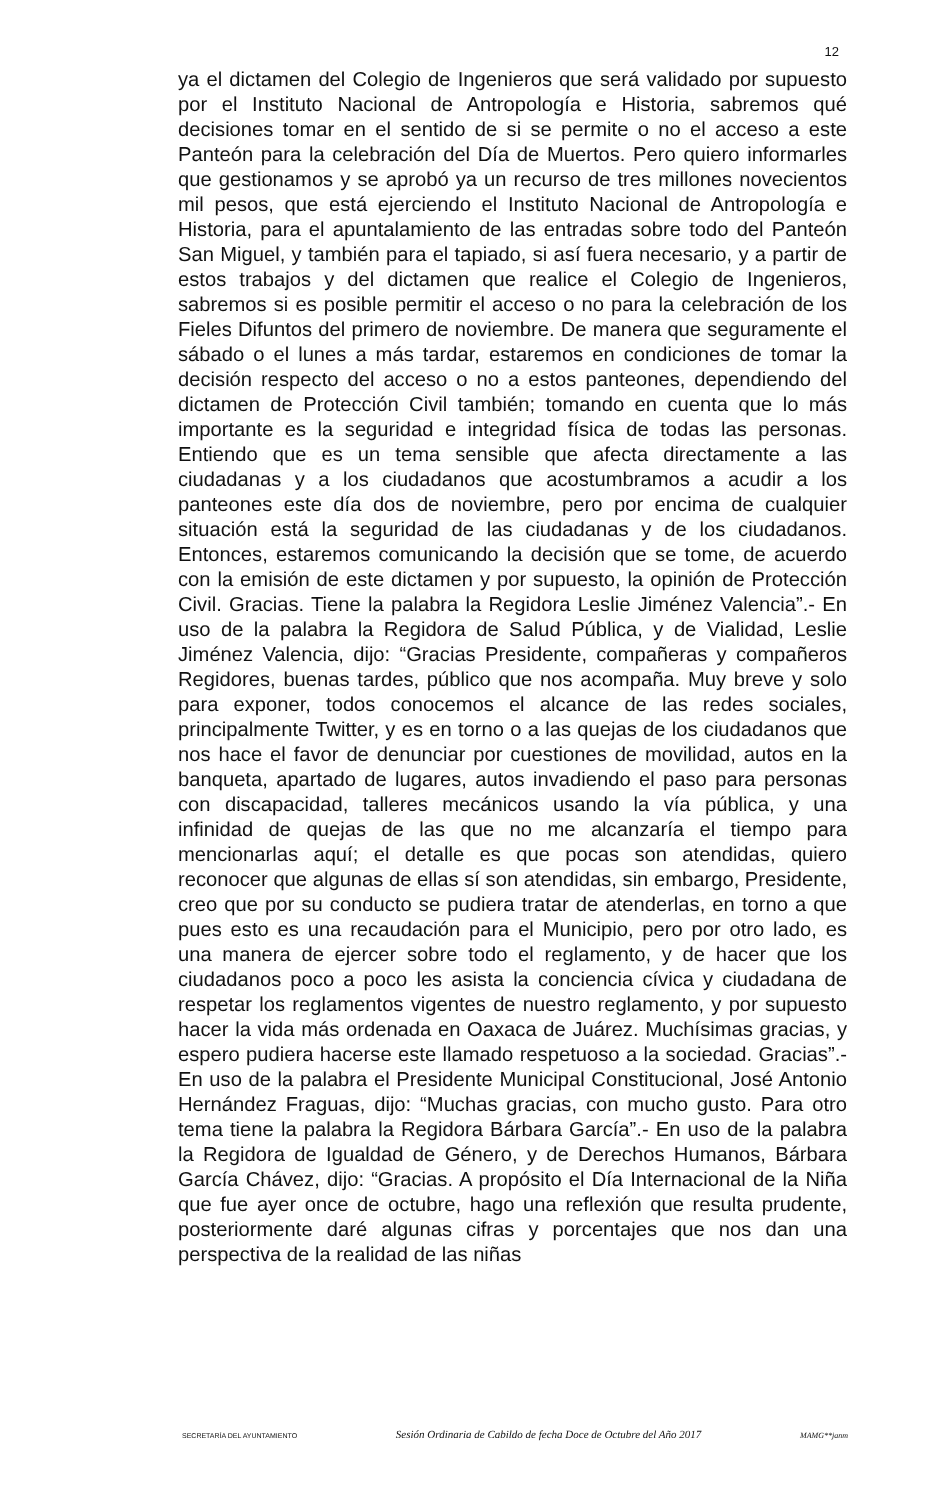12
ya el dictamen del Colegio de Ingenieros que será validado por supuesto por el Instituto Nacional de Antropología e Historia, sabremos qué decisiones tomar en el sentido de si se permite o no el acceso a este Panteón para la celebración del Día de Muertos. Pero quiero informarles que gestionamos y se aprobó ya un recurso de tres millones novecientos mil pesos, que está ejerciendo el Instituto Nacional de Antropología e Historia, para el apuntalamiento de las entradas sobre todo del Panteón San Miguel, y también para el tapiado, si así fuera necesario, y a partir de estos trabajos y del dictamen que realice el Colegio de Ingenieros, sabremos si es posible permitir el acceso o no para la celebración de los Fieles Difuntos del primero de noviembre. De manera que seguramente el sábado o el lunes a más tardar, estaremos en condiciones de tomar la decisión respecto del acceso o no a estos panteones, dependiendo del dictamen de Protección Civil también; tomando en cuenta que lo más importante es la seguridad e integridad física de todas las personas. Entiendo que es un tema sensible que afecta directamente a las ciudadanas y a los ciudadanos que acostumbramos a acudir a los panteones este día dos de noviembre, pero por encima de cualquier situación está la seguridad de las ciudadanas y de los ciudadanos. Entonces, estaremos comunicando la decisión que se tome, de acuerdo con la emisión de este dictamen y por supuesto, la opinión de Protección Civil. Gracias. Tiene la palabra la Regidora Leslie Jiménez Valencia”.- En uso de la palabra la Regidora de Salud Pública, y de Vialidad, Leslie Jiménez Valencia, dijo: “Gracias Presidente, compañeras y compañeros Regidores, buenas tardes, público que nos acompaña. Muy breve y solo para exponer, todos conocemos el alcance de las redes sociales, principalmente Twitter, y es en torno o a las quejas de los ciudadanos que nos hace el favor de denunciar por cuestiones de movilidad, autos en la banqueta, apartado de lugares, autos invadiendo el paso para personas con discapacidad, talleres mecánicos usando la vía pública, y una infinidad de quejas de las que no me alcanzaría el tiempo para mencionarlas aquí; el detalle es que pocas son atendidas, quiero reconocer que algunas de ellas sí son atendidas, sin embargo, Presidente, creo que por su conducto se pudiera tratar de atenderlas, en torno a que pues esto es una recaudación para el Municipio, pero por otro lado, es una manera de ejercer sobre todo el reglamento, y de hacer que los ciudadanos poco a poco les asista la conciencia cívica y ciudadana de respetar los reglamentos vigentes de nuestro reglamento, y por supuesto hacer la vida más ordenada en Oaxaca de Juárez. Muchísimas gracias, y espero pudiera hacerse este llamado respetuoso a la sociedad. Gracias”.- En uso de la palabra el Presidente Municipal Constitucional, José Antonio Hernández Fraguas, dijo: “Muchas gracias, con mucho gusto. Para otro tema tiene la palabra la Regidora Bárbara García”.- En uso de la palabra la Regidora de Igualdad de Género, y de Derechos Humanos, Bárbara García Chávez, dijo: “Gracias. A propósito el Día Internacional de la Niña que fue ayer once de octubre, hago una reflexión que resulta prudente, posteriormente daré algunas cifras y porcentajes que nos dan una perspectiva de la realidad de las niñas
SECRETARÍA DEL AYUNTAMIENTO Sesión Ordinaria de Cabildo de fecha Doce de Octubre del Año 2017 MAMG**janm